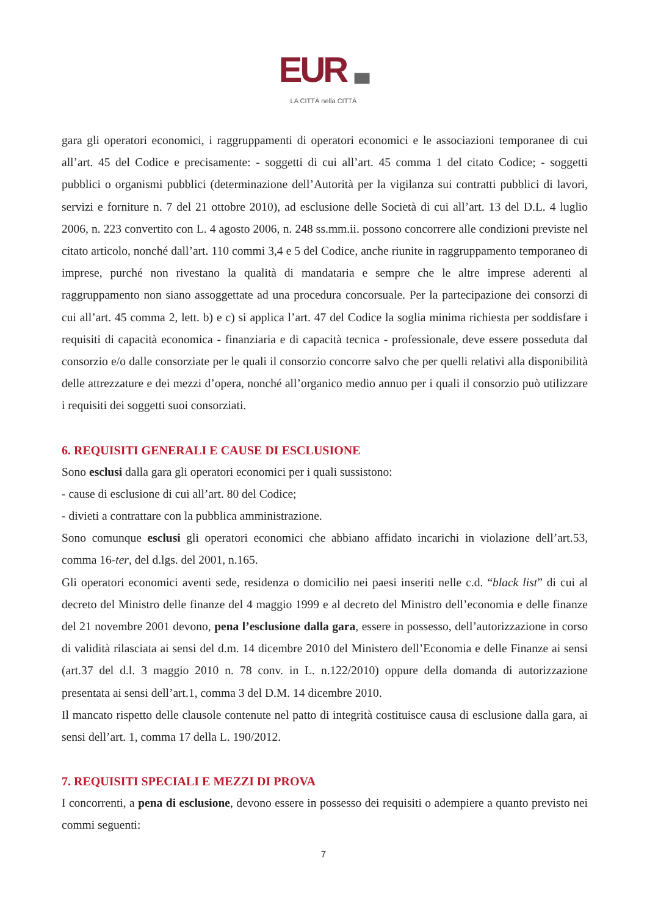EUR ▮▮▮
LA CITTÀ nella CITTÀ
gara gli operatori economici, i raggruppamenti di operatori economici e le associazioni temporanee di cui all’art. 45 del Codice e precisamente: - soggetti di cui all’art. 45 comma 1 del citato Codice; - soggetti pubblici o organismi pubblici (determinazione dell’Autorità per la vigilanza sui contratti pubblici di lavori, servizi e forniture n. 7 del 21 ottobre 2010), ad esclusione delle Società di cui all’art. 13 del D.L. 4 luglio 2006, n. 223 convertito con L. 4 agosto 2006, n. 248 ss.mm.ii. possono concorrere alle condizioni previste nel citato articolo, nonché dall’art. 110 commi 3,4 e 5 del Codice, anche riunite in raggruppamento temporaneo di imprese, purché non rivestano la qualità di mandataria e sempre che le altre imprese aderenti al raggruppamento non siano assoggettate ad una procedura concorsuale. Per la partecipazione dei consorzi di cui all’art. 45 comma 2, lett. b) e c) si applica l’art. 47 del Codice la soglia minima richiesta per soddisfare i requisiti di capacità economica - finanziaria e di capacità tecnica - professionale, deve essere posseduta dal consorzio e/o dalle consorziate per le quali il consorzio concorre salvo che per quelli relativi alla disponibilità delle attrezzature e dei mezzi d’opera, nonché all’organico medio annuo per i quali il consorzio può utilizzare i requisiti dei soggetti suoi consorziati.
6. REQUISITI GENERALI E CAUSE DI ESCLUSIONE
Sono esclusi dalla gara gli operatori economici per i quali sussistono:
- cause di esclusione di cui all’art. 80 del Codice;
- divieti a contrattare con la pubblica amministrazione.
Sono comunque esclusi gli operatori economici che abbiano affidato incarichi in violazione dell’art.53, comma 16-ter, del d.lgs. del 2001, n.165.
Gli operatori economici aventi sede, residenza o domicilio nei paesi inseriti nelle c.d. “black list” di cui al decreto del Ministro delle finanze del 4 maggio 1999 e al decreto del Ministro dell’economia e delle finanze del 21 novembre 2001 devono, pena l’esclusione dalla gara, essere in possesso, dell’autorizzazione in corso di validità rilasciata ai sensi del d.m. 14 dicembre 2010 del Ministero dell’Economia e delle Finanze ai sensi (art.37 del d.l. 3 maggio 2010 n. 78 conv. in L. n.122/2010) oppure della domanda di autorizzazione presentata ai sensi dell’art.1, comma 3 del D.M. 14 dicembre 2010.
Il mancato rispetto delle clausole contenute nel patto di integrità costituisce causa di esclusione dalla gara, ai sensi dell’art. 1, comma 17 della L. 190/2012.
7. REQUISITI SPECIALI E MEZZI DI PROVA
I concorrenti, a pena di esclusione, devono essere in possesso dei requisiti o adempiere a quanto previsto nei commi seguenti:
7